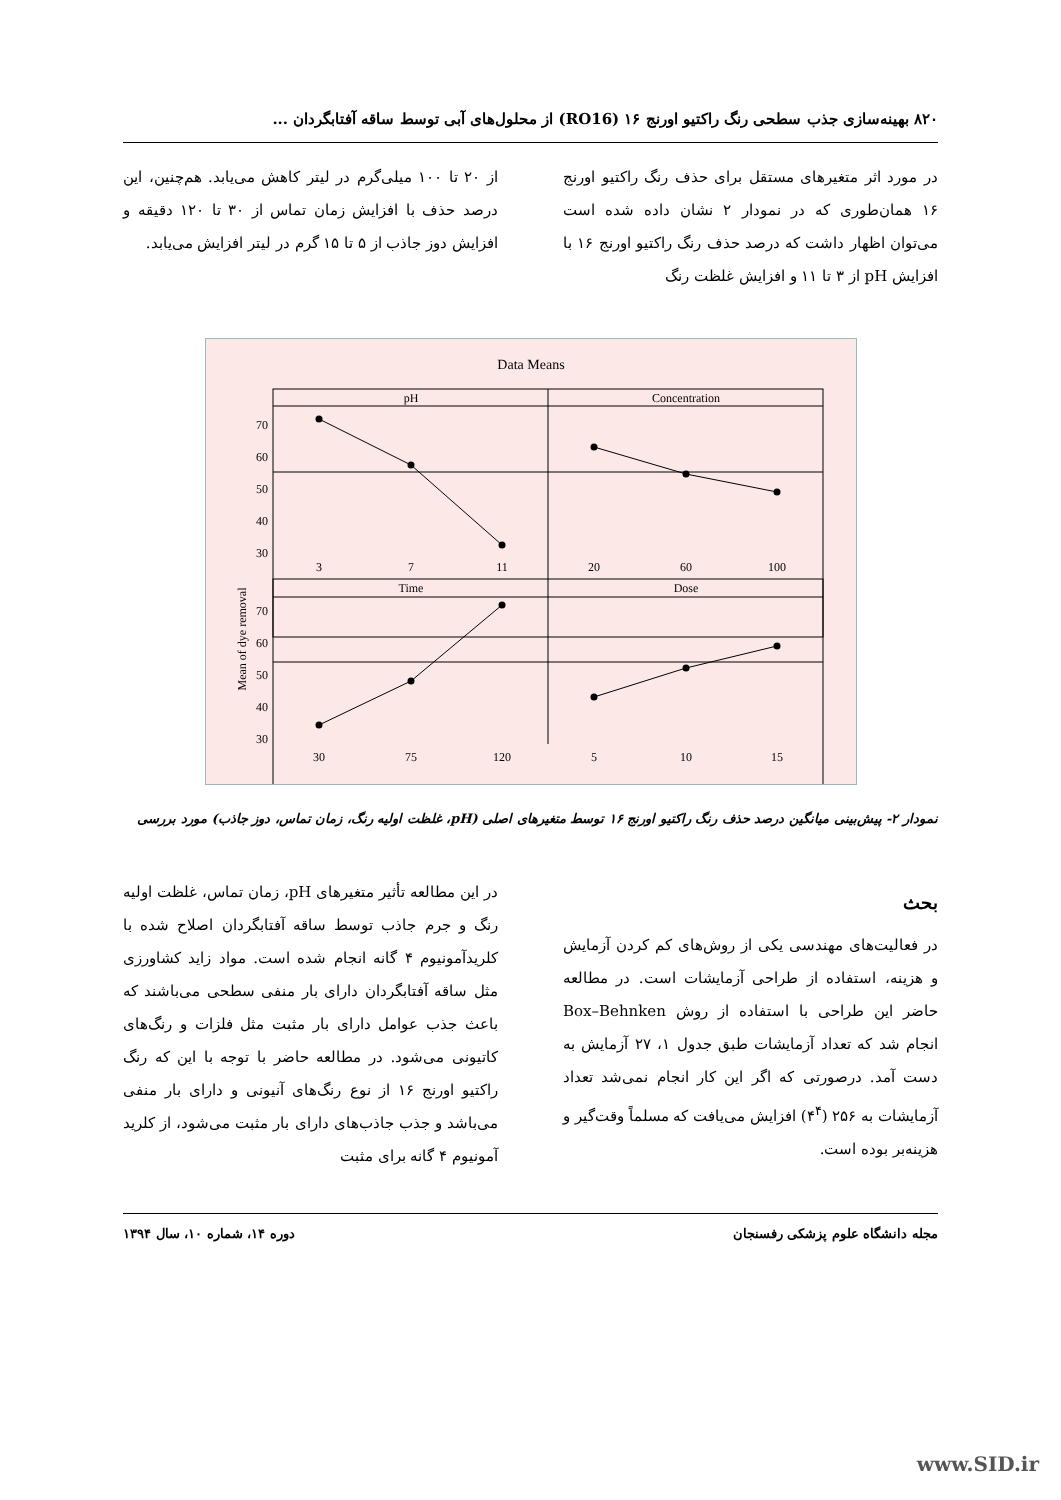۸۲۰ بهینه‌سازی جذب سطحی رنگ راکتیو اورنج ۱۶ (RO16) از محلول‌های آبی توسط ساقه آفتابگردان ...
در مورد اثر متغیرهای مستقل برای حذف رنگ راکتیو اورنج ۱۶ همان‌طوری که در نمودار ۲ نشان داده شده است می‌توان اظهار داشت که درصد حذف رنگ راکتیو اورنج ۱۶ با افزایش pH از ۳ تا ۱۱ و افزایش غلظت رنگ
از ۲۰ تا ۱۰۰ میلی‌گرم در لیتر کاهش می‌یابد. هم‌چنین، این درصد حذف با افزایش زمان تماس از ۳۰ تا ۱۲۰ دقیقه و افزایش دوز جاذب از ۵ تا ۱۵ گرم در لیتر افزایش می‌یابد.
Data Means
pH
Concentration
Time
Dose
Mean of dye removal
70
60
50
40
30
70
60
50
40
30
3
7
11
20
60
100
30
75
120
5
10
15
نمودار ۲- پیش‌بینی میانگین درصد حذف رنگ راکتیو اورنج ۱۶ توسط متغیرهای اصلی (pH، غلظت اولیه رنگ، زمان تماس، دوز جاذب) مورد بررسی
بحث
در فعالیت‌های مهندسی یکی از روش‌های کم کردن آزمایش و هزینه، استفاده از طراحی آزمایشات است. در مطالعه حاضر این طراحی با استفاده از روش Box–Behnken انجام شد که تعداد آزمایشات طبق جدول ۱، ۲۷ آزمایش به دست آمد. درصورتی که اگر این کار انجام نمی‌شد تعداد آزمایشات به ۲۵۶ (۴<sup>۴</sup>) افزایش می‌یافت که مسلماً وقت‌گیر و هزینه‌بر بوده است.
در این مطالعه تأثیر متغیرهای pH، زمان تماس، غلظت اولیه رنگ و جرم جاذب توسط ساقه آفتابگردان اصلاح شده با کلریدآمونیوم ۴ گانه انجام شده است. مواد زاید کشاورزی مثل ساقه آفتابگردان دارای بار منفی سطحی می‌باشند که باعث جذب عوامل دارای بار مثبت مثل فلزات و رنگ‌های کاتیونی می‌شود. در مطالعه حاضر با توجه با این که رنگ راکتیو اورنج ۱۶ از نوع رنگ‌های آنیونی و دارای بار منفی می‌باشد و جذب جاذب‌های دارای بار مثبت می‌شود، از کلرید آمونیوم ۴ گانه برای مثبت
مجله دانشگاه علوم پزشکی رفسنجان دوره ۱۴، شماره ۱۰، سال ۱۳۹۴
www.SID.ir